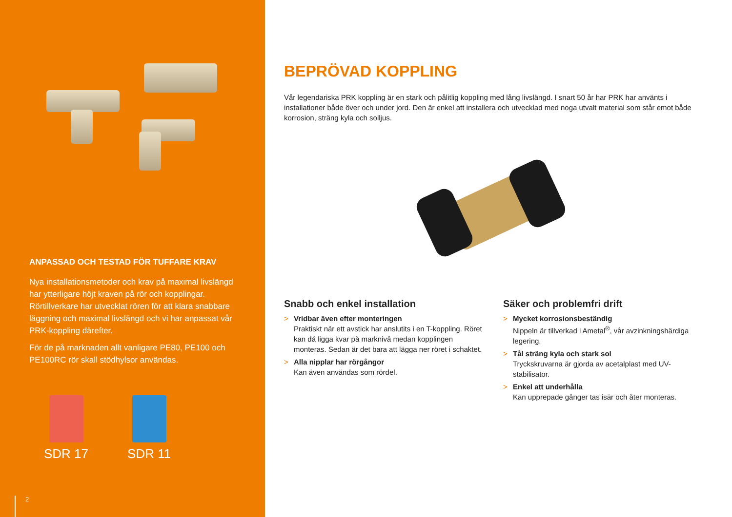ANPASSAD OCH TESTAD FÖR TUFFARE KRAV
Nya installationsmetoder och krav på maximal livslängd har ytterligare höjt kraven på rör och kopplingar. Rörtillverkare har utvecklat rören för att klara snabbare läggning och maximal livslängd och vi har anpassat vår PRK-koppling därefter.
För de på marknaden allt vanligare PE80, PE100 och PE100RC rör skall stödhylsor användas.
SDR 17 SDR 11
2
BEPRÖVAD KOPPLING
Vår legendariska PRK koppling är en stark och pålitlig koppling med lång livslängd. I snart 50 år har PRK har använts i installationer både över och under jord. Den är enkel att installera och utvecklad med noga utvalt material som står emot både korrosion, sträng kyla och solljus.
Snabb och enkel installation
> Vridbar även efter monteringen
Praktiskt när ett avstick har anslutits i en T-koppling. Röret kan då ligga kvar på marknivå medan kopplingen monteras. Sedan är det bara att lägga ner röret i schaktet.
> Alla nipplar har rörgångor
Kan även användas som rördel.
Säker och problemfri drift
> Mycket korrosionsbeständig
Nippeln är tillverkad i Ametal<sup>®</sup>, vår avzinkningshärdiga legering.
> Tål sträng kyla och stark sol
Tryckskruvarna är gjorda av acetalplast med UV-stabilisator.
> Enkel att underhålla
Kan upprepade gånger tas isär och åter monteras.